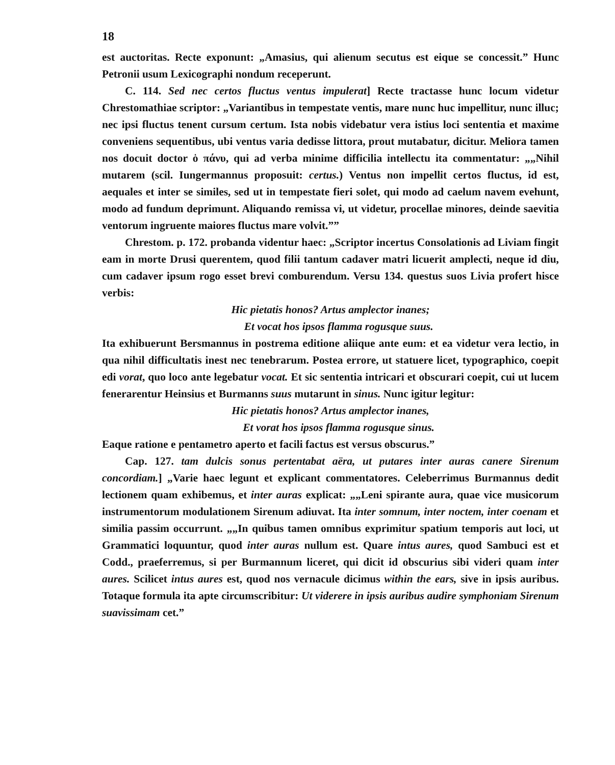18
est auctoritas. Recte exponunt: „Amasius, qui alienum secutus est eique se concessit.” Hunc Petronii usum Lexicographi nondum receperunt.
C. 114. Sed nec certos fluctus ventus impulerat] Recte tractasse hunc locum videtur Chrestomathiae scriptor: „Variantibus in tempestate ventis, mare nunc huc impellitur, nunc illuc; nec ipsi fluctus tenent cursum certum. Ista nobis videbatur vera istius loci sententia et maxime conveniens sequentibus, ubi ventus varia dedisse littora, prout mutabatur, dicitur. Meliora tamen nos docuit doctor ὁ πάνυ, qui ad verba minime difficilia intellectu ita commentatur: „„Nihil mutarem (scil. Iungermannus proposuit: certus.) Ventus non impellit certos fluctus, id est, aequales et inter se similes, sed ut in tempestate fieri solet, qui modo ad caelum navem evehunt, modo ad fundum deprimunt. Aliquando remissa vi, ut videtur, procellae minores, deinde saevitia ventorum ingruente maiores fluctus mare volvit.””
Chrestom. p. 172. probanda videntur haec: „Scriptor incertus Consolationis ad Liviam fingit eam in morte Drusi querentem, quod filii tantum cadaver matri licuerit amplecti, neque id diu, cum cadaver ipsum rogo esset brevi comburendum. Versu 134. questus suos Livia profert hisce verbis:
Hic pietatis honos? Artus amplector inanes;
Et vocat hos ipsos flamma rogusque suus.
Ita exhibuerunt Bersmannus in postrema editione aliique ante eum: et ea videtur vera lectio, in qua nihil difficultatis inest nec tenebrarum. Postea errore, ut statuere licet, typographico, coepit edi vorat, quo loco ante legebatur vocat. Et sic sententia intricari et obscurari coepit, cui ut lucem fenerarentur Heinsius et Burmanns suus mutarunt in sinus. Nunc igitur legitur:
Hic pietatis honos? Artus amplector inanes,
Et vorat hos ipsos flamma rogusque sinus.
Eaque ratione e pentametro aperto et facili factus est versus obscurus.”
Cap. 127. tam dulcis sonus pertentabat aëra, ut putares inter auras canere Sirenum concordiam.] „Varie haec legunt et explicant commentatores. Celeberrimus Burmannus dedit lectionem quam exhibemus, et inter auras explicat: „„Leni spirante aura, quae vice musicorum instrumentorum modulationem Sirenum adiuvat. Ita inter somnum, inter noctem, inter coenam et similia passim occurrunt. „„In quibus tamen omnibus exprimitur spatium temporis aut loci, ut Grammatici loquuntur, quod inter auras nullum est. Quare intus aures, quod Sambuci est et Codd., praeferremus, si per Burmannum liceret, qui dicit id obscurius sibi videri quam inter aures. Scilicet intus aures est, quod nos vernacule dicimus within the ears, sive in ipsis auribus. Totaque formula ita apte circumscribitur: Ut viderere in ipsis auribus audire symphoniam Sirenum suavissimam cet.”